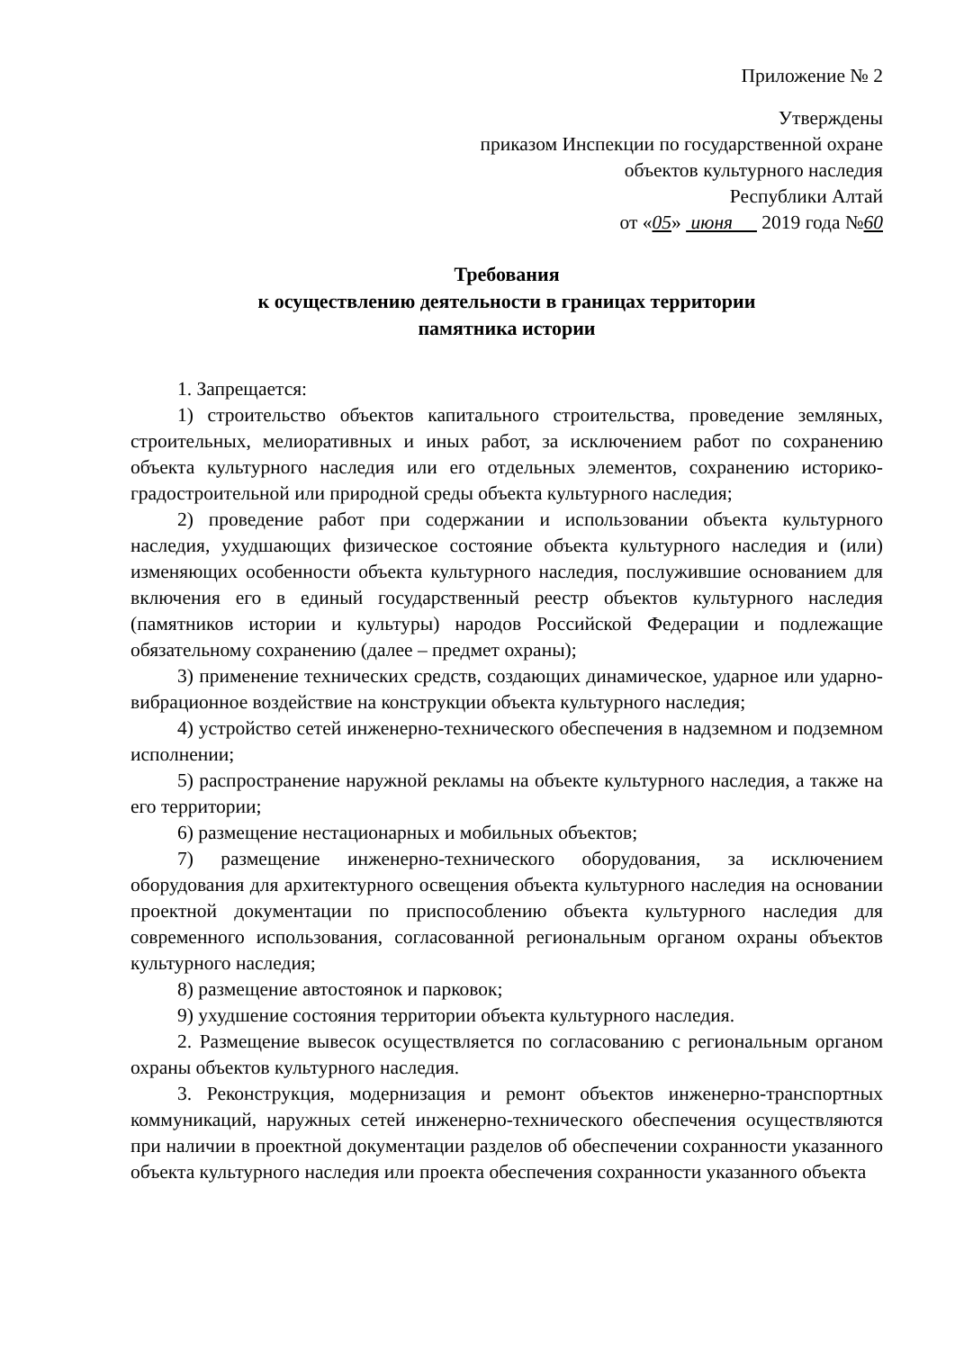Приложение № 2
Утверждены
приказом Инспекции по государственной охране
объектов культурного наследия
Республики Алтай
от «05» июня 2019 года №60
Требования
к осуществлению деятельности в границах территории
памятника истории
1. Запрещается:
1) строительство объектов капитального строительства, проведение земляных, строительных, мелиоративных и иных работ, за исключением работ по сохранению объекта культурного наследия или его отдельных элементов, сохранению историко-градостроительной или природной среды объекта культурного наследия;
2) проведение работ при содержании и использовании объекта культурного наследия, ухудшающих физическое состояние объекта культурного наследия и (или) изменяющих особенности объекта культурного наследия, послужившие основанием для включения его в единый государственный реестр объектов культурного наследия (памятников истории и культуры) народов Российской Федерации и подлежащие обязательному сохранению (далее – предмет охраны);
3) применение технических средств, создающих динамическое, ударное или ударно-вибрационное воздействие на конструкции объекта культурного наследия;
4) устройство сетей инженерно-технического обеспечения в надземном и подземном исполнении;
5) распространение наружной рекламы на объекте культурного наследия, а также на его территории;
6) размещение нестационарных и мобильных объектов;
7) размещение инженерно-технического оборудования, за исключением оборудования для архитектурного освещения объекта культурного наследия на основании проектной документации по приспособлению объекта культурного наследия для современного использования, согласованной региональным органом охраны объектов культурного наследия;
8) размещение автостоянок и парковок;
9) ухудшение состояния территории объекта культурного наследия.
2. Размещение вывесок осуществляется по согласованию с региональным органом охраны объектов культурного наследия.
3. Реконструкция, модернизация и ремонт объектов инженерно-транспортных коммуникаций, наружных сетей инженерно-технического обеспечения осуществляются при наличии в проектной документации разделов об обеспечении сохранности указанного объекта культурного наследия или проекта обеспечения сохранности указанного объекта